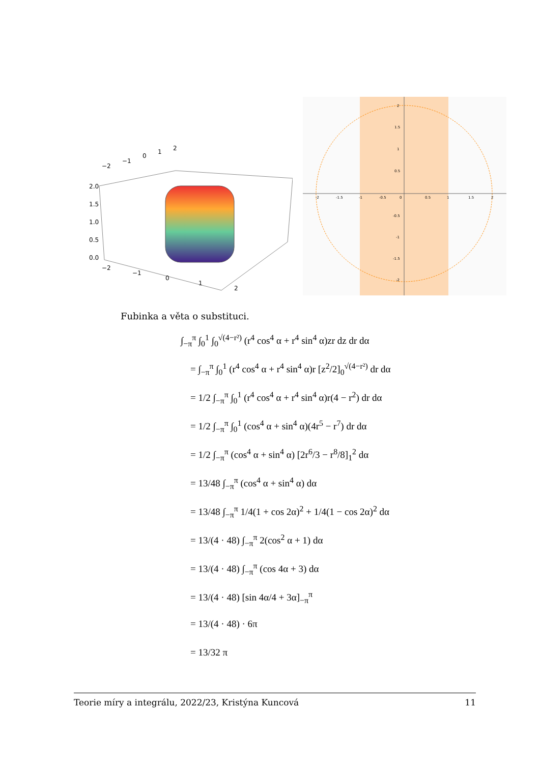2.0
1.5
1.0
0.5
0.0
−2
−1
0
1
2
−2
−1
0
1
2
-2
-1.5
-1
-0.5
0
0.5
1
1.5
2
2
1.5
1
0.5
-0.5
-1
-1.5
-2
Fubinka a věta o substituci.
∫<sub>−π</sub><sup>π</sup> ∫<sub>0</sub><sup>1</sup> ∫<sub>0</sub><sup>√(4−r²)</sup> (r<sup>4</sup> cos<sup>4</sup> α + r<sup>4</sup> sin<sup>4</sup> α)zr dz dr dα
= ∫<sub>−π</sub><sup>π</sup> ∫<sub>0</sub><sup>1</sup> (r<sup>4</sup> cos<sup>4</sup> α + r<sup>4</sup> sin<sup>4</sup> α)r [z<sup>2</sup>/2]<sub>0</sub><sup>√(4−r²)</sup> dr dα
= 1/2 ∫<sub>−π</sub><sup>π</sup> ∫<sub>0</sub><sup>1</sup> (r<sup>4</sup> cos<sup>4</sup> α + r<sup>4</sup> sin<sup>4</sup> α)r(4 − r<sup>2</sup>) dr dα
= 1/2 ∫<sub>−π</sub><sup>π</sup> ∫<sub>0</sub><sup>1</sup> (cos<sup>4</sup> α + sin<sup>4</sup> α)(4r<sup>5</sup> − r<sup>7</sup>) dr dα
= 1/2 ∫<sub>−π</sub><sup>π</sup> (cos<sup>4</sup> α + sin<sup>4</sup> α) [2r<sup>6</sup>/3 − r<sup>8</sup>/8]<sub>1</sub><sup>2</sup> dα
= 13/48 ∫<sub>−π</sub><sup>π</sup> (cos<sup>4</sup> α + sin<sup>4</sup> α) dα
= 13/48 ∫<sub>−π</sub><sup>π</sup> 1/4(1 + cos 2α)<sup>2</sup> + 1/4(1 − cos 2α)<sup>2</sup> dα
= 13/(4 · 48) ∫<sub>−π</sub><sup>π</sup> 2(cos<sup>2</sup> α + 1) dα
= 13/(4 · 48) ∫<sub>−π</sub><sup>π</sup> (cos 4α + 3) dα
= 13/(4 · 48) [sin 4α/4 + 3α]<sub>−π</sub><sup>π</sup>
= 13/(4 · 48) · 6π
= 13/32 π
Teorie míry a integrálu, 2022/23, Kristýna Kuncová 11